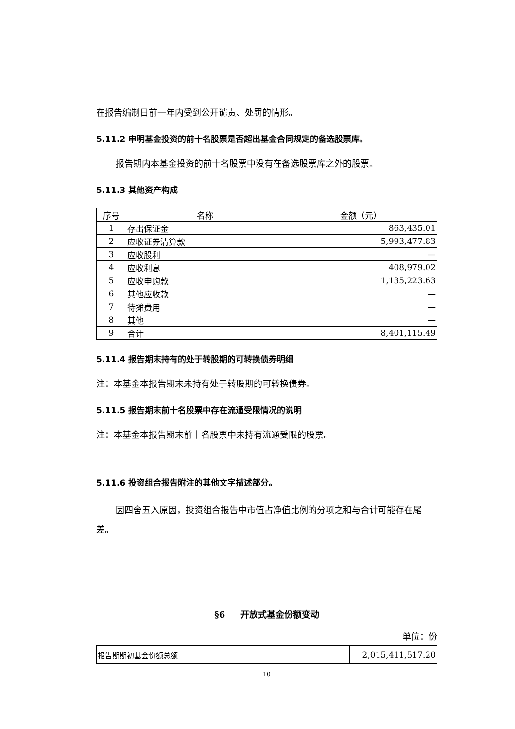在报告编制日前一年内受到公开谴责、处罚的情形。
5.11.2 申明基金投资的前十名股票是否超出基金合同规定的备选股票库。
报告期内本基金投资的前十名股票中没有在备选股票库之外的股票。
5.11.3 其他资产构成
| 序号 | 名称 | 金额（元） |
| --- | --- | --- |
| 1 | 存出保证金 | 863,435.01 |
| 2 | 应收证券清算款 | 5,993,477.83 |
| 3 | 应收股利 | — |
| 4 | 应收利息 | 408,979.02 |
| 5 | 应收申购款 | 1,135,223.63 |
| 6 | 其他应收款 | — |
| 7 | 待摊费用 | — |
| 8 | 其他 | — |
| 9 | 合计 | 8,401,115.49 |
5.11.4 报告期末持有的处于转股期的可转换债券明细
注：本基金本报告期末未持有处于转股期的可转换债券。
5.11.5 报告期末前十名股票中存在流通受限情况的说明
注：本基金本报告期末前十名股票中未持有流通受限的股票。
5.11.6 投资组合报告附注的其他文字描述部分。
因四舍五入原因，投资组合报告中市值占净值比例的分项之和与合计可能存在尾差。
§6 开放式基金份额变动
单位：份
| 报告期期初基金份额总额 | 2,015,411,517.20 |
10